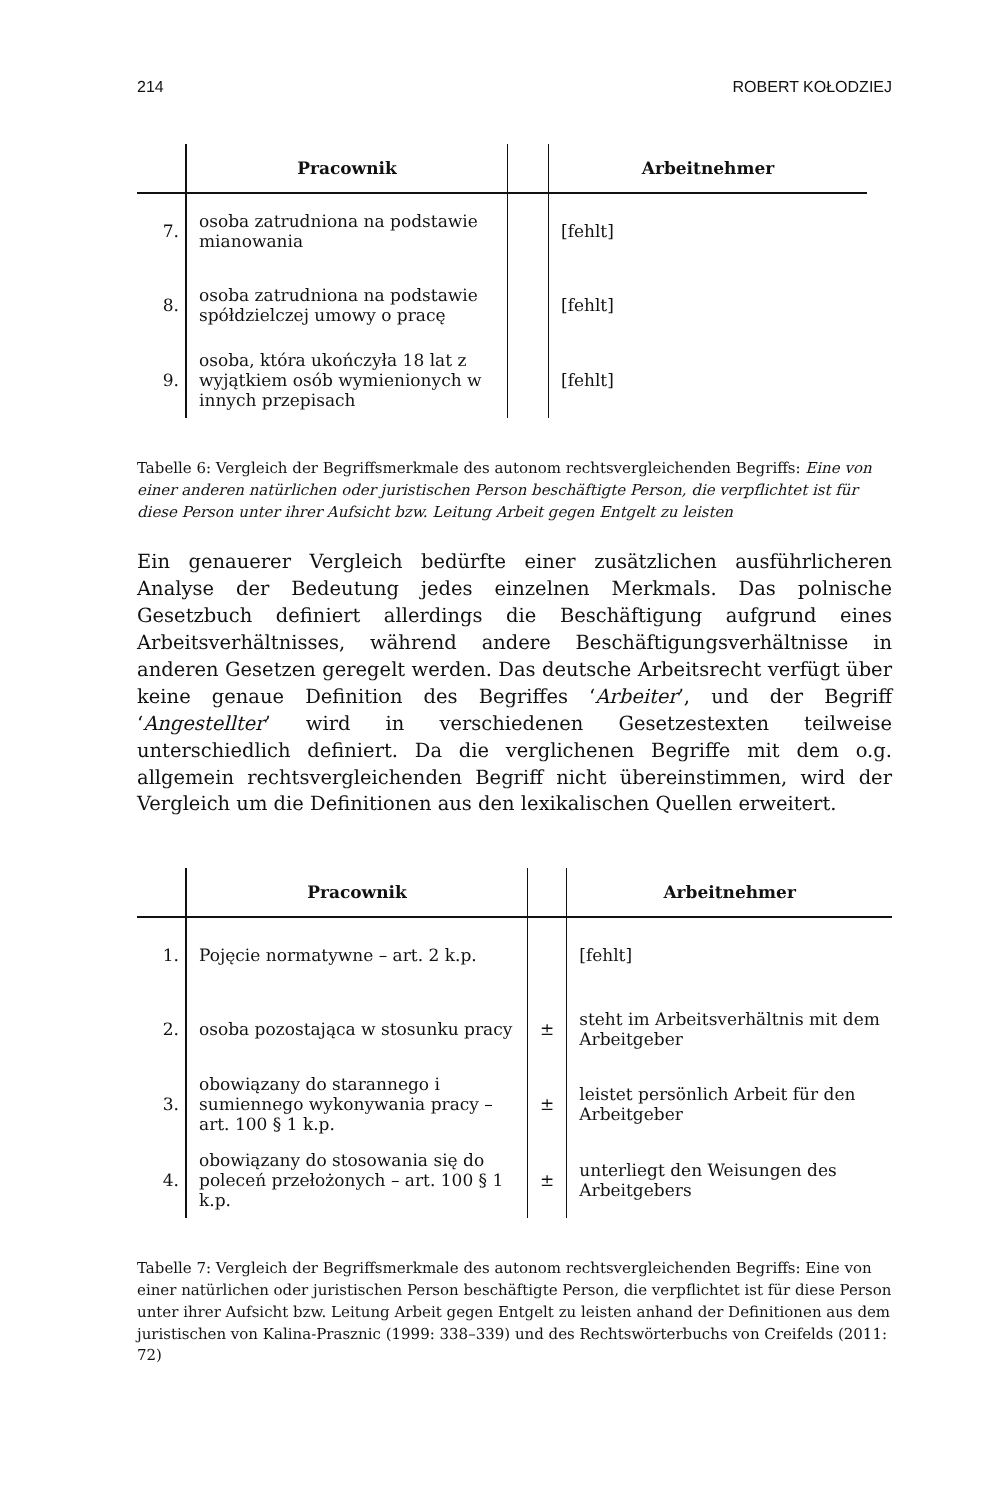214 ROBERT KOŁODZIEJ
| | Pracownik | | Arbeitnehmer |
| --- | --- | --- | --- |
| 7. | osoba zatrudniona na podstawie mianowania | | [fehlt] |
| 8. | osoba zatrudniona na podstawie spółdzielczej umowy o pracę | | [fehlt] |
| 9. | osoba, która ukończyła 18 lat z wyjątkiem osób wymienionych w innych przepisach | | [fehlt] |
Tabelle 6: Vergleich der Begriffsmerkmale des autonom rechtsvergleichenden Begriffs: Eine von einer anderen natürlichen oder juristischen Person beschäftigte Person, die verpflichtet ist für diese Person unter ihrer Aufsicht bzw. Leitung Arbeit gegen Entgelt zu leisten
Ein genauerer Vergleich bedürfte einer zusätzlichen ausführlicheren Analyse der Bedeutung jedes einzelnen Merkmals. Das polnische Gesetzbuch definiert allerdings die Beschäftigung aufgrund eines Arbeitsverhältnisses, während andere Beschäftigungsverhältnisse in anderen Gesetzen geregelt werden. Das deutsche Arbeitsrecht verfügt über keine genaue Definition des Begriffes ‘Arbeiter’, und der Begriff ‘Angestellter’ wird in verschiedenen Gesetzestexten teilweise unterschiedlich definiert. Da die verglichenen Begriffe mit dem o.g. allgemein rechtsvergleichenden Begriff nicht übereinstimmen, wird der Vergleich um die Definitionen aus den lexikalischen Quellen erweitert.
| | Pracownik | | Arbeitnehmer |
| --- | --- | --- | --- |
| 1. | Pojęcie normatywne – art. 2 k.p. | | [fehlt] |
| 2. | osoba pozostająca w stosunku pracy | ± | steht im Arbeitsverhältnis mit dem Arbeitgeber |
| 3. | obowiązany do starannego i sumiennego wykonywania pracy – art. 100 § 1 k.p. | ± | leistet persönlich Arbeit für den Arbeitgeber |
| 4. | obowiązany do stosowania się do poleceń przełożonych – art. 100 § 1 k.p. | ± | unterliegt den Weisungen des Arbeitgebers |
Tabelle 7: Vergleich der Begriffsmerkmale des autonom rechtsvergleichenden Begriffs: Eine von einer natürlichen oder juristischen Person beschäftigte Person, die verpflichtet ist für diese Person unter ihrer Aufsicht bzw. Leitung Arbeit gegen Entgelt zu leisten anhand der Definitionen aus dem juristischen von Kalina-Prasznic (1999: 338–339) und des Rechtswörterbuchs von Creifelds (2011: 72)